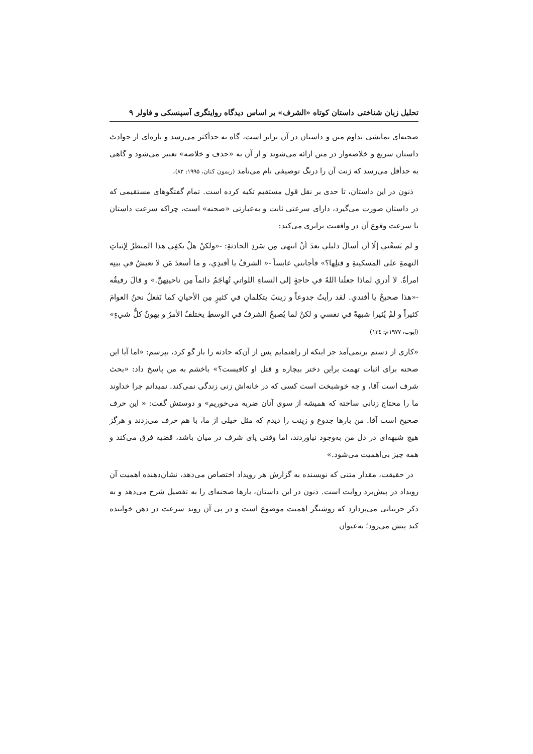تحلیل زبان شناختی داستان کوتاه «الشرف» بر اساس دیدگاه روایتگری آسپنسکی و فاولر ۹
صحنه‌ای نمایشی تداوم متن و داستان در آن برابر است، گاه به حدأکثر می‌رسد و پاره‌ای از حوادث داستان سریع و خلاصه‌وار در متن ارائه می‌شوند و از آن به «حذف و خلاصه» تعبیر می‌شود و گاهی به حدأقل می‌رسد که ژنت آن را درنگ توصیفی نام می‌نامد (ریمون کنان، ۱۹۹۵: ۸۲).
ذنون در این داستان، تا حدی بر نقل قول مستقیم تکیه کرده است. تمام گفتگوهای مستقیمی که در داستان صورت می‌گیرد، دارای سرعتی ثابت و به‌عبارتی «صحنه» است، چراکه سرعت داستان با سرعت وقوع آن در واقعیت برابری می‌کند:
و لم يَسعْني إلّا أن أسالَ دليلي بعدَ أنْ انتهى مِن سَردِ الحادثةِ: -«ولكنْ هلْ يكفِي هذا المنظرُ لِإثباتِ التهمةِ على المسكينةِ و قتلِها؟» فأجابني عابساً -« الشرفُ يا أفندِي، و ما أسعدَ مَن لا تعيشُ في بيتِه امرأةٌ. لا أدري لماذا جعلَنا اللهُ في حاجةٍ إلى النساءِ اللواتي تُهاجَمُ دائماً مِن ناحيتِهنَّ.» و قالَ رفيقُه -«هذا صحيحٌ يا أفندي. لقد رأيتُ جدوعاً و زينبَ يتكلمانِ في كثيرٍ مِن الأحيانِ كما نَفعلُ نحنُ العوامَ كثيراً و لمْ يُثيرا شبهةً في نفسي و لكنْ لما يُصبحُ الشرفُ في الوسطِ يختلفُ الأمرُ و يهونُ كلُّ شيءٍ» (ايوب، ۱۹۷۷م: ۱۳٤)
«کاری از دستم برنمی‌آمد جز اینکه از راهنمایم پس از آن‌که حادثه را باز گو کرد، بپرسم: «اما آیا این صحنه برای اثبات تهمت براین دختر بیچاره و قتل او کافیست؟» باخشم به من پاسخ داد: «بحث شرف است آقا، و چه خوشبخت است کسی که در خانه‌اش زنی زندگی نمی‌کند. نمیدانم چرا خداوند ما را محتاج زنانی ساخته که همیشه از سوی آنان ضربه می‌خوریم» و دوستش گفت: « این حرف صحیح است آقا. من بارها جدوع و زینب را دیدم که مثل خیلی از ما، با هم حرف می‌زدند و هرگز هیچ شبهه‌ای در دل من به‌وجود نیاوردند، اما وقتی پای شرف در میان باشد، قضیه فرق می‌کند و همه چیز بی‌اهمیت می‌شود.»
در حقیقت، مقدار متنی که نویسنده به گزارش هر رویداد اختصاص می‌دهد، نشان‌دهنده اهمیت آن رویداد در پیش‌برد روایت است. ذنون در این داستان، بارها صحنه‌ای را به تفصیل شرح می‌دهد و به ذکر جزییاتی می‌پردازد که روشنگر اهمیت موضوع است و در پی آن روند سرعت در ذهن خواننده کند پیش می‌رود؛ به‌عنوان